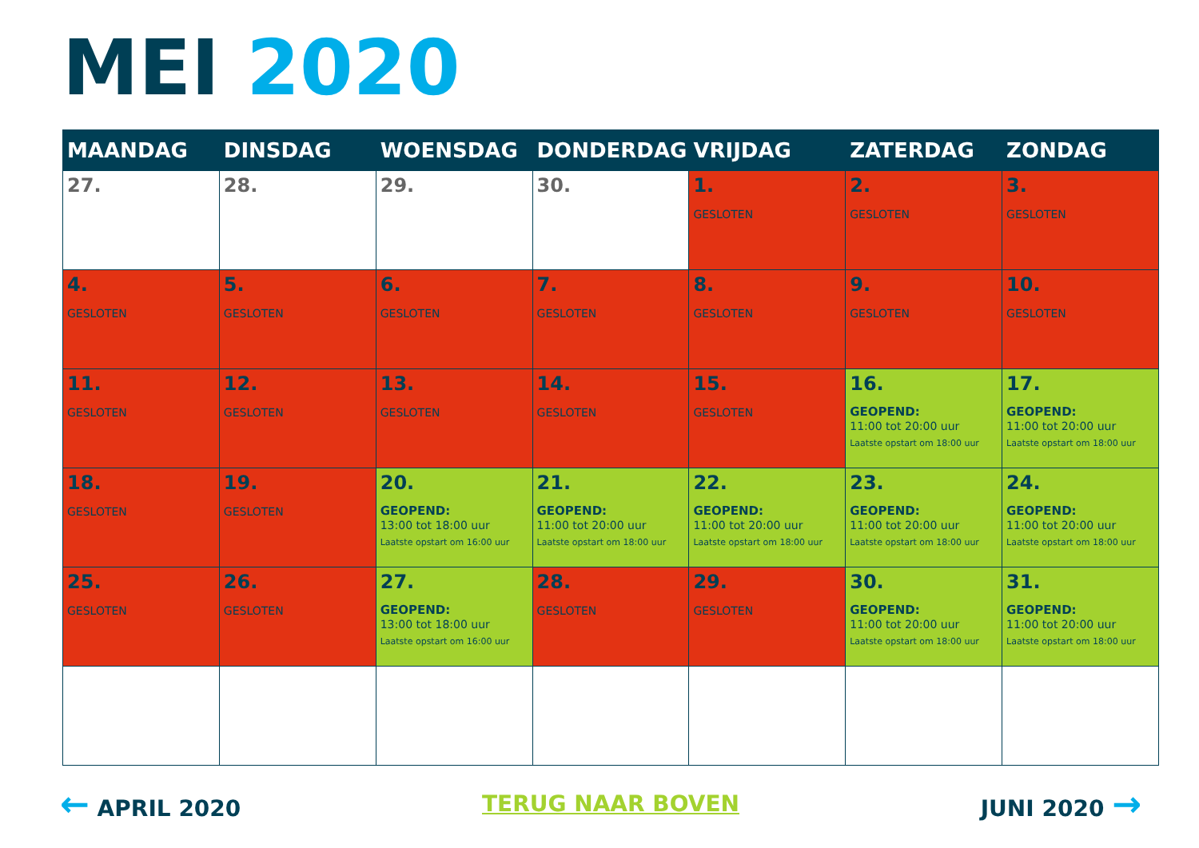MEI 2020
| MAANDAG | DINSDAG | WOENSDAG | DONDERDAG | VRIJDAG | ZATERDAG | ZONDAG |
| --- | --- | --- | --- | --- | --- | --- |
| 27. | 28. | 29. | 30. | 1. GESLOTEN | 2. GESLOTEN | 3. GESLOTEN |
| 4. GESLOTEN | 5. GESLOTEN | 6. GESLOTEN | 7. GESLOTEN | 8. GESLOTEN | 9. GESLOTEN | 10. GESLOTEN |
| 11. GESLOTEN | 12. GESLOTEN | 13. GESLOTEN | 14. GESLOTEN | 15. GESLOTEN | 16. GEOPEND: 11:00 tot 20:00 uur Laatste opstart om 18:00 uur | 17. GEOPEND: 11:00 tot 20:00 uur Laatste opstart om 18:00 uur |
| 18. GESLOTEN | 19. GESLOTEN | 20. GEOPEND: 13:00 tot 18:00 uur Laatste opstart om 16:00 uur | 21. GEOPEND: 11:00 tot 20:00 uur Laatste opstart om 18:00 uur | 22. GEOPEND: 11:00 tot 20:00 uur Laatste opstart om 18:00 uur | 23. GEOPEND: 11:00 tot 20:00 uur Laatste opstart om 18:00 uur | 24. GEOPEND: 11:00 tot 20:00 uur Laatste opstart om 18:00 uur |
| 25. GESLOTEN | 26. GESLOTEN | 27. GEOPEND: 13:00 tot 18:00 uur Laatste opstart om 16:00 uur | 28. GESLOTEN | 29. GESLOTEN | 30. GEOPEND: 11:00 tot 20:00 uur Laatste opstart om 18:00 uur | 31. GEOPEND: 11:00 tot 20:00 uur Laatste opstart om 18:00 uur |
← APRIL 2020 TERUG NAAR BOVEN JUNI 2020 →